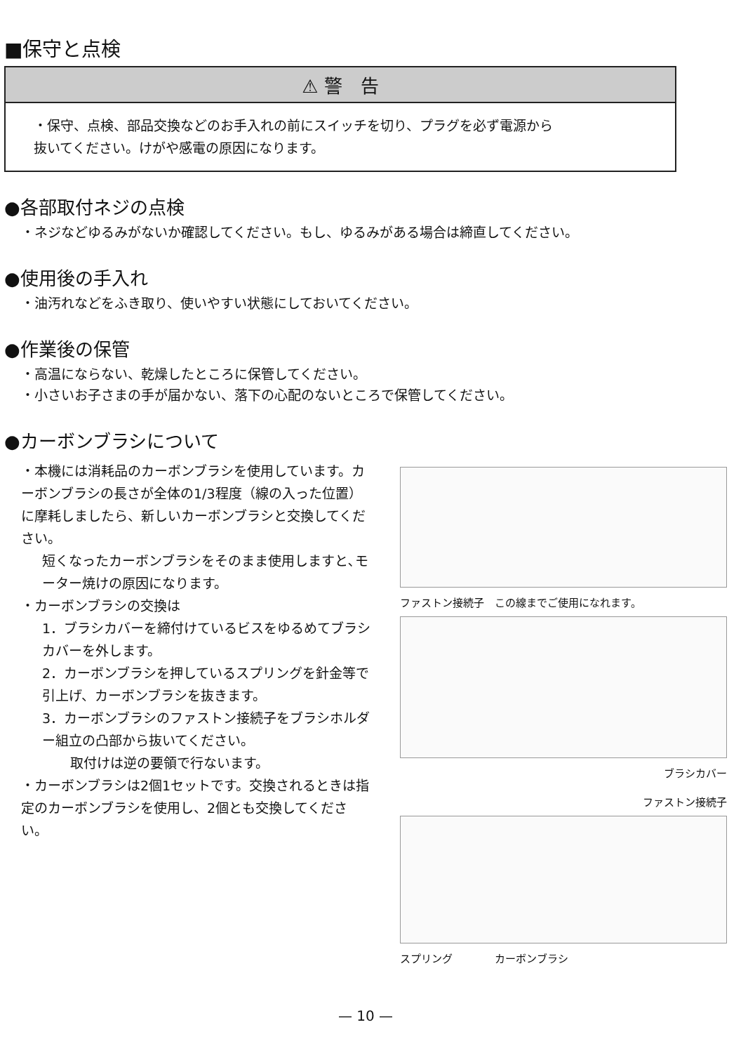■保守と点検
⚠ 警　告
・保守、点検、部品交換などのお手入れの前にスイッチを切り、プラグを必ず電源から
抜いてください。けがや感電の原因になります。
●各部取付ネジの点検
・ネジなどゆるみがないか確認してください。もし、ゆるみがある場合は締直してください。
●使用後の手入れ
・油汚れなどをふき取り、使いやすい状態にしておいてください。
●作業後の保管
・高温にならない、乾燥したところに保管してください。
・小さいお子さまの手が届かない、落下の心配のないところで保管してください。
●カーボンブラシについて
・本機には消耗品のカーボンブラシを使用しています。カーボンブラシの長さが全体の1/3程度（線の入った位置）に摩耗しましたら、新しいカーボンブラシと交換してください。
短くなったカーボンブラシをそのまま使用しますと､モーター焼けの原因になります。
・カーボンブラシの交換は
1．ブラシカバーを締付けているビスをゆるめてブラシカバーを外します。
2．カーボンブラシを押しているスプリングを針金等で引上げ、カーボンブラシを抜きます。
3．カーボンブラシのファストン接続子をブラシホルダー組立の凸部から抜いてください。
取付けは逆の要領で行ないます。
・カーボンブラシは2個1セットです。交換されるときは指定のカーボンブラシを使用し、2個とも交換してください。
ファストン接続子　この線までご使用になれます。
ブラシカバー
ファストン接続子
スプリング　　　　カーボンブラシ
— 10 —